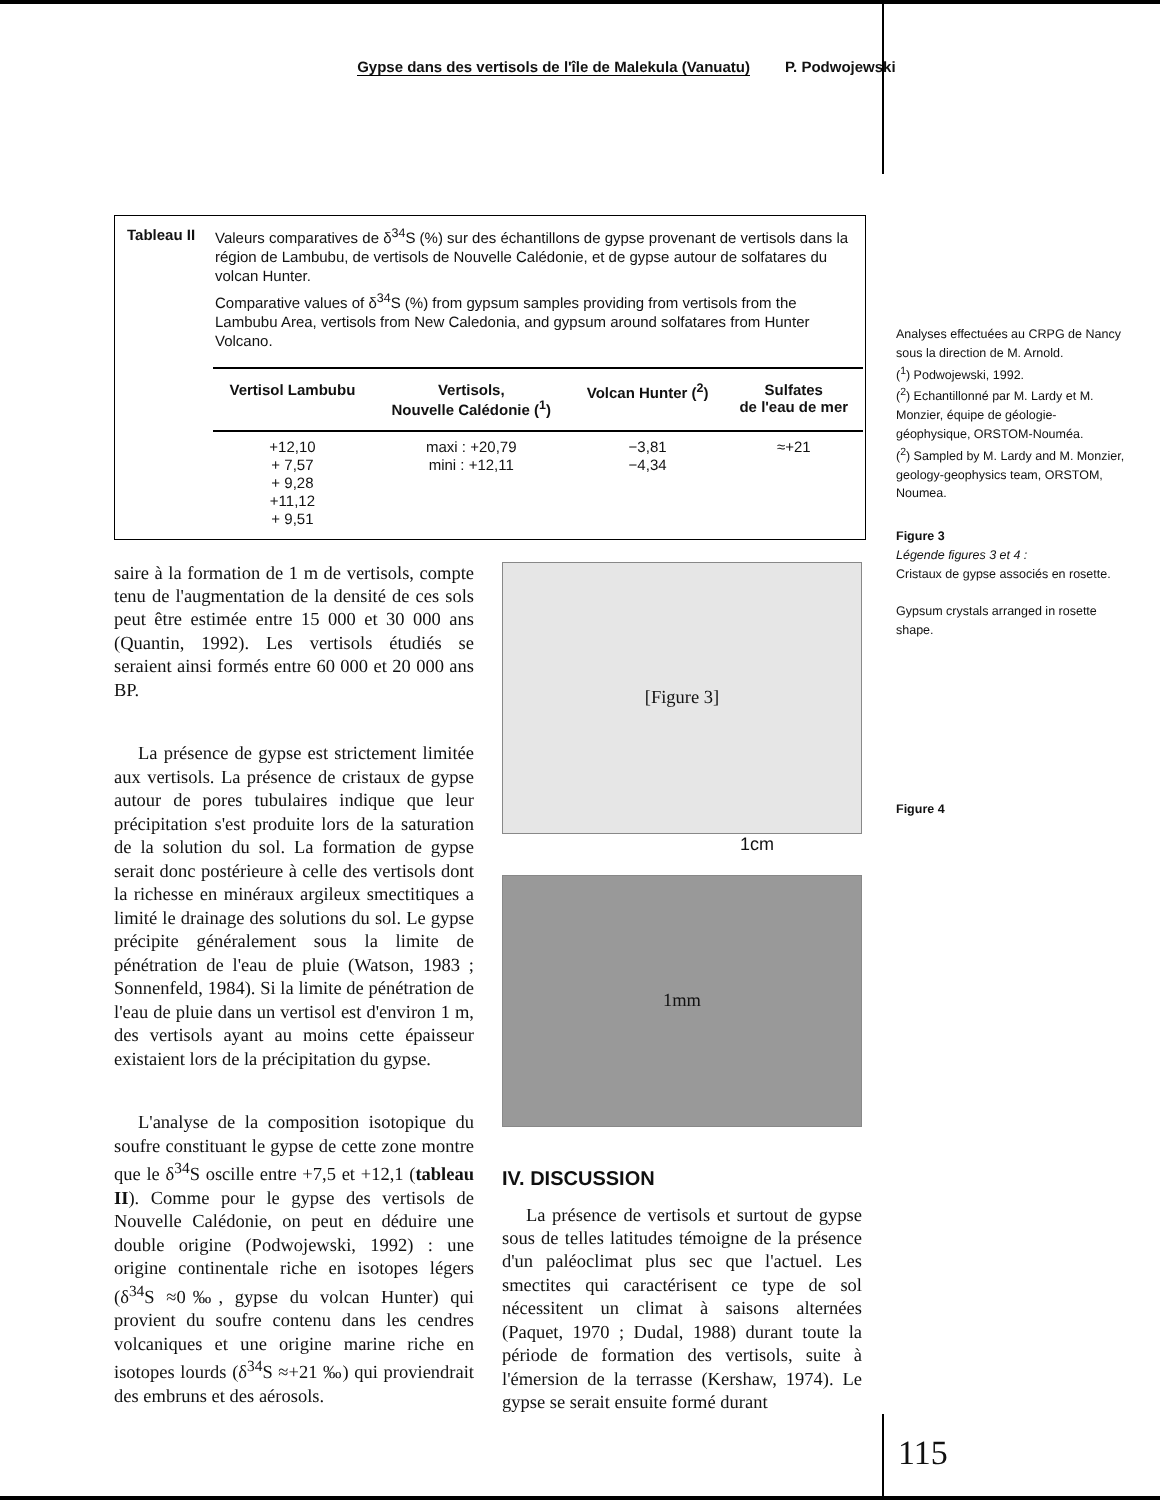Gypse dans des vertisols de l'île de Malekula (Vanuatu) P. Podwojewski
Tableau II
Valeurs comparatives de δ<sup>34</sup>S (%) sur des échantillons de gypse provenant de vertisols dans la région de Lambubu, de vertisols de Nouvelle Calédonie, et de gypse autour de solfatares du volcan Hunter.
Comparative values of δ<sup>34</sup>S (%) from gypsum samples providing from vertisols from the Lambubu Area, vertisols from New Caledonia, and gypsum around solfatares from Hunter Volcano.
| Vertisol Lambubu | Vertisols, Nouvelle Calédonie (<sup>1</sup>) | Volcan Hunter (<sup>2</sup>) | Sulfates de l'eau de mer |
| --- | --- | --- | --- |
| +12,10 + 7,57 + 9,28 +11,12 + 9,51 | maxi : +20,79 mini : +12,11 | −3,81 −4,34 | ≈+21 |
saire à la formation de 1 m de vertisols, compte tenu de l'augmentation de la densité de ces sols peut être estimée entre 15 000 et 30 000 ans (Quantin, 1992). Les vertisols étudiés se seraient ainsi formés entre 60 000 et 20 000 ans BP.
La présence de gypse est strictement limitée aux vertisols. La présence de cristaux de gypse autour de pores tubulaires indique que leur précipitation s'est produite lors de la saturation de la solution du sol. La formation de gypse serait donc postérieure à celle des vertisols dont la richesse en minéraux argileux smectitiques a limité le drainage des solutions du sol. Le gypse précipite généralement sous la limite de pénétration de l'eau de pluie (Watson, 1983 ; Sonnenfeld, 1984). Si la limite de pénétration de l'eau de pluie dans un vertisol est d'environ 1 m, des vertisols ayant au moins cette épaisseur existaient lors de la précipitation du gypse.
L'analyse de la composition isotopique du soufre constituant le gypse de cette zone montre que le δ<sup>34</sup>S oscille entre +7,5 et +12,1 (tableau II). Comme pour le gypse des vertisols de Nouvelle Calédonie, on peut en déduire une double origine (Podwojewski, 1992) : une origine continentale riche en isotopes légers (δ<sup>34</sup>S ≈0‰, gypse du volcan Hunter) qui provient du soufre contenu dans les cendres volcaniques et une origine marine riche en isotopes lourds (δ<sup>34</sup>S ≈+21 ‰) qui proviendrait des embruns et des aérosols.
[Figure 3]
1cm
1mm
IV. DISCUSSION
La présence de vertisols et surtout de gypse sous de telles latitudes témoigne de la présence d'un paléoclimat plus sec que l'actuel. Les smectites qui caractérisent ce type de sol nécessitent un climat à saisons alternées (Paquet, 1970 ; Dudal, 1988) durant toute la période de formation des vertisols, suite à l'émersion de la terrasse (Kershaw, 1974). Le gypse se serait ensuite formé durant
Analyses effectuées au CRPG de Nancy sous la direction de M. Arnold.
(<sup>1</sup>) Podwojewski, 1992.
(<sup>2</sup>) Echantillonné par M. Lardy et M. Monzier, équipe de géologie-géophysique, ORSTOM-Nouméa.
(<sup>2</sup>) Sampled by M. Lardy and M. Monzier, geology-geophysics team, ORSTOM, Noumea.
Figure 3
Légende figures 3 et 4 :
Cristaux de gypse associés en rosette.
Gypsum crystals arranged in rosette shape.
Figure 4
115